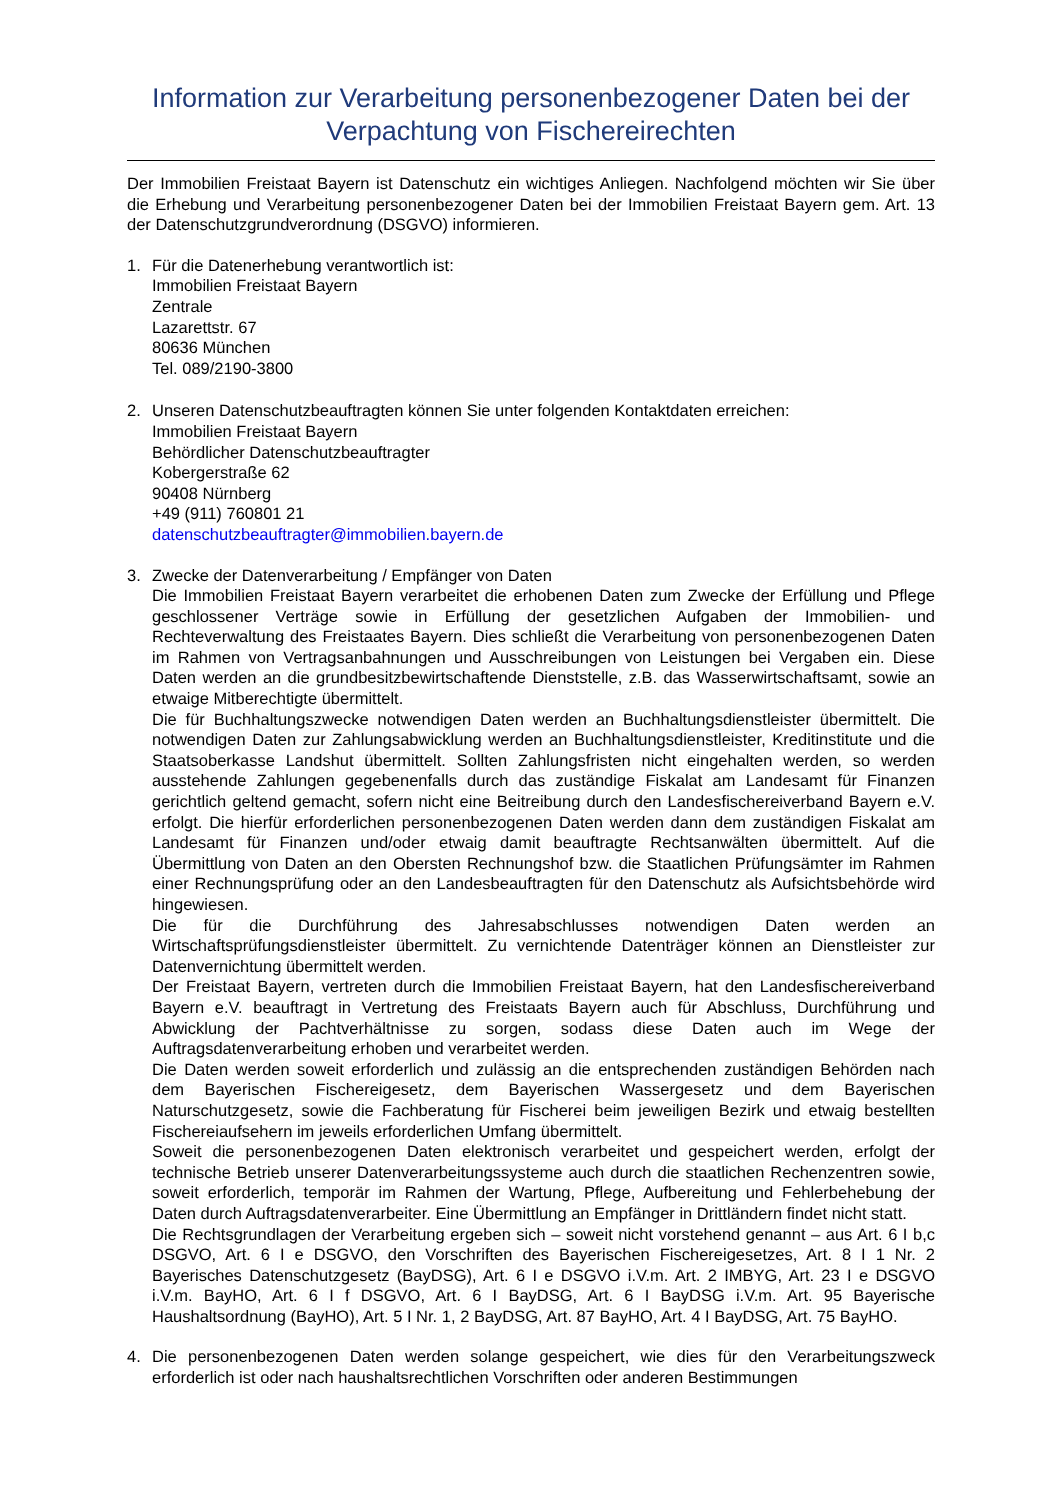Information zur Verarbeitung personenbezogener Daten bei der Verpachtung von Fischereirechten
Der Immobilien Freistaat Bayern ist Datenschutz ein wichtiges Anliegen. Nachfolgend möchten wir Sie über die Erhebung und Verarbeitung personenbezogener Daten bei der Immobilien Freistaat Bayern gem. Art. 13 der Datenschutzgrundverordnung (DSGVO) informieren.
1. Für die Datenerhebung verantwortlich ist:
Immobilien Freistaat Bayern
Zentrale
Lazarettstr. 67
80636 München
Tel. 089/2190-3800
2. Unseren Datenschutzbeauftragten können Sie unter folgenden Kontaktdaten erreichen:
Immobilien Freistaat Bayern
Behördlicher Datenschutzbeauftragter
Kobergerstraße 62
90408 Nürnberg
+49 (911) 760801 21
datenschutzbeauftragter@immobilien.bayern.de
3. Zwecke der Datenverarbeitung / Empfänger von Daten
Die Immobilien Freistaat Bayern verarbeitet die erhobenen Daten zum Zwecke der Erfüllung und Pflege geschlossener Verträge sowie in Erfüllung der gesetzlichen Aufgaben der Immobilien- und Rechteverwaltung des Freistaates Bayern. Dies schließt die Verarbeitung von personenbezogenen Daten im Rahmen von Vertragsanbahnungen und Ausschreibungen von Leistungen bei Vergaben ein. Diese Daten werden an die grundbesitzbewirtschaftende Dienststelle, z.B. das Wasserwirtschaftsamt, sowie an etwaige Mitberechtigte übermittelt.
Die für Buchhaltungszwecke notwendigen Daten werden an Buchhaltungsdienstleister übermittelt. Die notwendigen Daten zur Zahlungsabwicklung werden an Buchhaltungsdienstleister, Kreditinstitute und die Staatsoberkasse Landshut übermittelt. Sollten Zahlungsfristen nicht eingehalten werden, so werden ausstehende Zahlungen gegebenenfalls durch das zuständige Fiskalat am Landesamt für Finanzen gerichtlich geltend gemacht, sofern nicht eine Beitreibung durch den Landesfischereiverband Bayern e.V. erfolgt. Die hierfür erforderlichen personenbezogenen Daten werden dann dem zuständigen Fiskalat am Landesamt für Finanzen und/oder etwaig damit beauftragte Rechtsanwälten übermittelt. Auf die Übermittlung von Daten an den Obersten Rechnungshof bzw. die Staatlichen Prüfungsämter im Rahmen einer Rechnungsprüfung oder an den Landesbeauftragten für den Datenschutz als Aufsichtsbehörde wird hingewiesen.
Die für die Durchführung des Jahresabschlusses notwendigen Daten werden an Wirtschaftsprüfungsdienstleister übermittelt. Zu vernichtende Datenträger können an Dienstleister zur Datenvernichtung übermittelt werden.
Der Freistaat Bayern, vertreten durch die Immobilien Freistaat Bayern, hat den Landesfischereiverband Bayern e.V. beauftragt in Vertretung des Freistaats Bayern auch für Abschluss, Durchführung und Abwicklung der Pachtverhältnisse zu sorgen, sodass diese Daten auch im Wege der Auftragsdatenverarbeitung erhoben und verarbeitet werden.
Die Daten werden soweit erforderlich und zulässig an die entsprechenden zuständigen Behörden nach dem Bayerischen Fischereigesetz, dem Bayerischen Wassergesetz und dem Bayerischen Naturschutzgesetz, sowie die Fachberatung für Fischerei beim jeweiligen Bezirk und etwaig bestellten Fischereiaufsehern im jeweils erforderlichen Umfang übermittelt.
Soweit die personenbezogenen Daten elektronisch verarbeitet und gespeichert werden, erfolgt der technische Betrieb unserer Datenverarbeitungssysteme auch durch die staatlichen Rechenzentren sowie, soweit erforderlich, temporär im Rahmen der Wartung, Pflege, Aufbereitung und Fehlerbehebung der Daten durch Auftragsdatenverarbeiter. Eine Übermittlung an Empfänger in Drittländern findet nicht statt.
Die Rechtsgrundlagen der Verarbeitung ergeben sich – soweit nicht vorstehend genannt – aus Art. 6 I b,c DSGVO, Art. 6 I e DSGVO, den Vorschriften des Bayerischen Fischereigesetzes, Art. 8 I 1 Nr. 2 Bayerisches Datenschutzgesetz (BayDSG), Art. 6 I e DSGVO i.V.m. Art. 2 IMBYG, Art. 23 I e DSGVO i.V.m. BayHO, Art. 6 I f DSGVO, Art. 6 I BayDSG, Art. 6 I BayDSG i.V.m. Art. 95 Bayerische Haushaltsordnung (BayHO), Art. 5 I Nr. 1, 2 BayDSG, Art. 87 BayHO, Art. 4 I BayDSG, Art. 75 BayHO.
4. Die personenbezogenen Daten werden solange gespeichert, wie dies für den Verarbeitungszweck erforderlich ist oder nach haushaltsrechtlichen Vorschriften oder anderen Bestimmungen